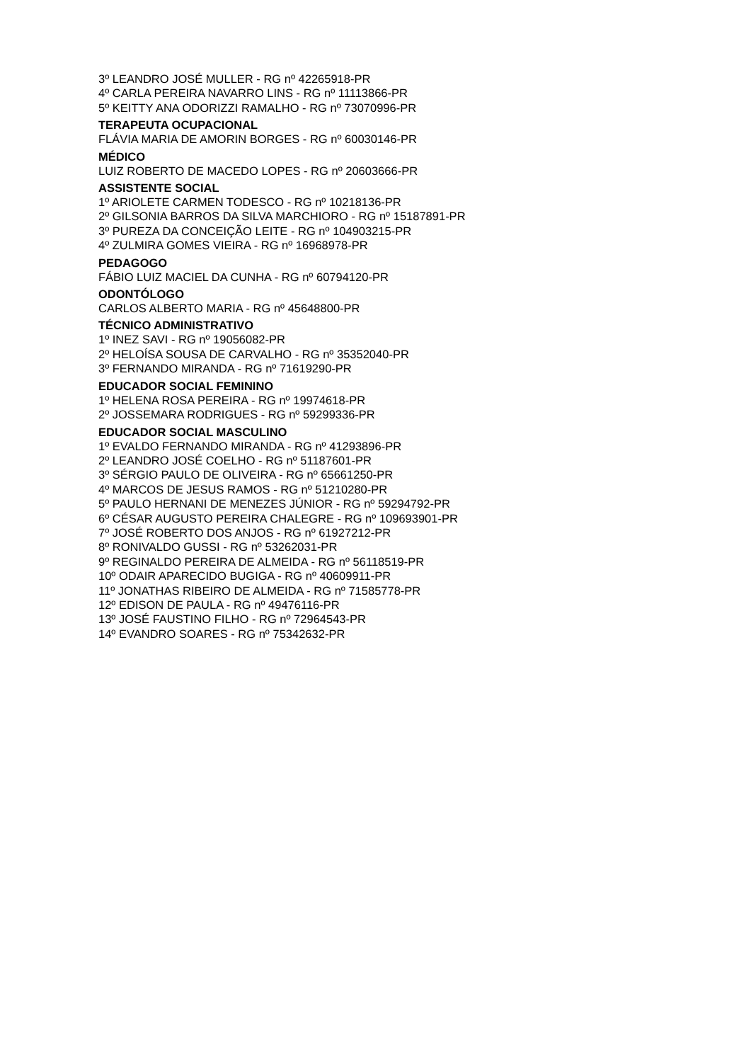3º LEANDRO JOSÉ MULLER - RG nº 42265918-PR
4º CARLA PEREIRA NAVARRO LINS - RG nº 11113866-PR
5º KEITTY ANA ODORIZZI RAMALHO - RG nº 73070996-PR
TERAPEUTA OCUPACIONAL
FLÁVIA MARIA DE AMORIN BORGES - RG nº 60030146-PR
MÉDICO
LUIZ ROBERTO DE MACEDO LOPES - RG nº 20603666-PR
ASSISTENTE SOCIAL
1º ARIOLETE CARMEN TODESCO - RG nº 10218136-PR
2º GILSONIA BARROS DA SILVA MARCHIORO - RG nº 15187891-PR
3º PUREZA DA CONCEIÇÃO LEITE - RG nº 104903215-PR
4º ZULMIRA GOMES VIEIRA - RG nº 16968978-PR
PEDAGOGO
FÁBIO LUIZ MACIEL DA CUNHA - RG nº 60794120-PR
ODONTÓLOGO
CARLOS ALBERTO MARIA - RG nº 45648800-PR
TÉCNICO ADMINISTRATIVO
1º INEZ SAVI - RG nº 19056082-PR
2º HELOÍSA SOUSA DE CARVALHO - RG nº 35352040-PR
3º FERNANDO MIRANDA - RG nº 71619290-PR
EDUCADOR SOCIAL FEMININO
1º HELENA ROSA PEREIRA - RG nº 19974618-PR
2º JOSSEMARA RODRIGUES - RG nº 59299336-PR
EDUCADOR SOCIAL MASCULINO
1º EVALDO FERNANDO MIRANDA - RG nº 41293896-PR
2º LEANDRO JOSÉ COELHO - RG nº 51187601-PR
3º SÉRGIO PAULO DE OLIVEIRA - RG nº 65661250-PR
4º MARCOS DE JESUS RAMOS - RG nº 51210280-PR
5º PAULO HERNANI DE MENEZES JÚNIOR - RG nº 59294792-PR
6º CÉSAR AUGUSTO PEREIRA CHALEGRE - RG nº 109693901-PR
7º JOSÉ ROBERTO DOS ANJOS - RG nº 61927212-PR
8º RONIVALDO GUSSI - RG nº 53262031-PR
9º REGINALDO PEREIRA DE ALMEIDA - RG nº 56118519-PR
10º ODAIR APARECIDO BUGIGA - RG nº 40609911-PR
11º JONATHAS RIBEIRO DE ALMEIDA - RG nº 71585778-PR
12º EDISON DE PAULA - RG nº 49476116-PR
13º JOSÉ FAUSTINO FILHO - RG nº 72964543-PR
14º EVANDRO SOARES - RG nº 75342632-PR